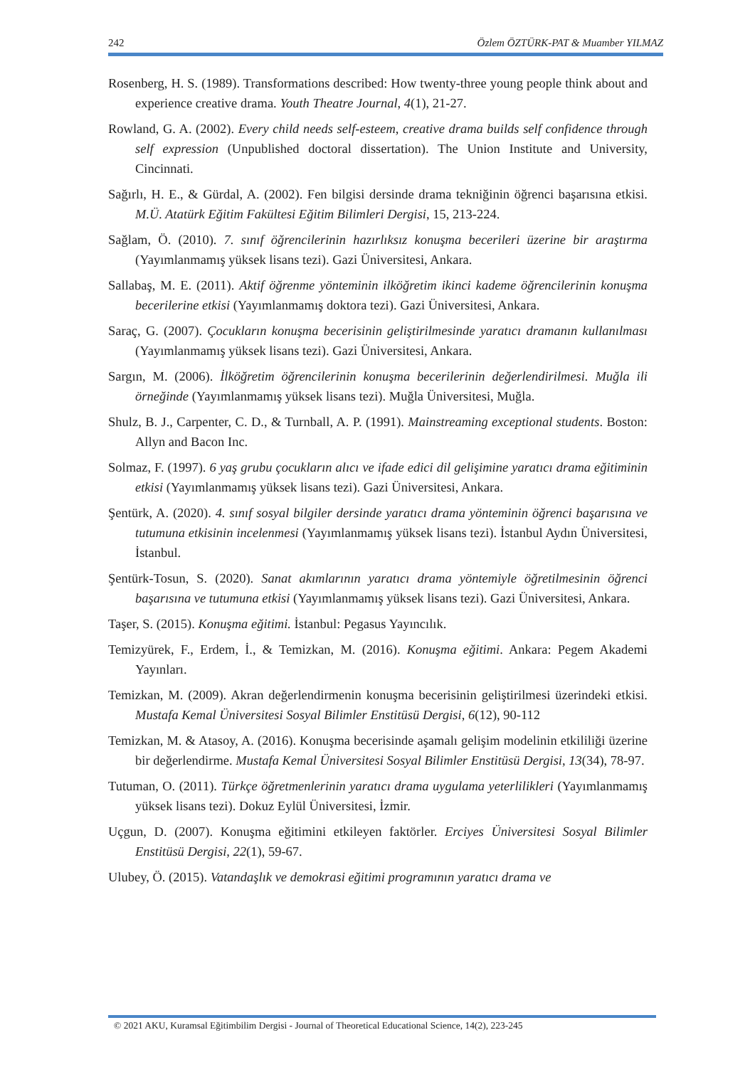242 Özlem ÖZTÜRK-PAT & Muamber YILMAZ
Rosenberg, H. S. (1989). Transformations described: How twenty-three young people think about and experience creative drama. Youth Theatre Journal, 4(1), 21-27.
Rowland, G. A. (2002). Every child needs self-esteem, creative drama builds self confidence through self expression (Unpublished doctoral dissertation). The Union Institute and University, Cincinnati.
Sağırlı, H. E., & Gürdal, A. (2002). Fen bilgisi dersinde drama tekniğinin öğrenci başarısına etkisi. M.Ü. Atatürk Eğitim Fakültesi Eğitim Bilimleri Dergisi, 15, 213-224.
Sağlam, Ö. (2010). 7. sınıf öğrencilerinin hazırlıksız konuşma becerileri üzerine bir araştırma (Yayımlanmamış yüksek lisans tezi). Gazi Üniversitesi, Ankara.
Sallabaş, M. E. (2011). Aktif öğrenme yönteminin ilköğretim ikinci kademe öğrencilerinin konuşma becerilerine etkisi (Yayımlanmamış doktora tezi). Gazi Üniversitesi, Ankara.
Saraç, G. (2007). Çocukların konuşma becerisinin geliştirilmesinde yaratıcı dramanın kullanılması (Yayımlanmamış yüksek lisans tezi). Gazi Üniversitesi, Ankara.
Sargın, M. (2006). İlköğretim öğrencilerinin konuşma becerilerinin değerlendirilmesi. Muğla ili örneğinde (Yayımlanmamış yüksek lisans tezi). Muğla Üniversitesi, Muğla.
Shulz, B. J., Carpenter, C. D., & Turnball, A. P. (1991). Mainstreaming exceptional students. Boston: Allyn and Bacon Inc.
Solmaz, F. (1997). 6 yaş grubu çocukların alıcı ve ifade edici dil gelişimine yaratıcı drama eğitiminin etkisi (Yayımlanmamış yüksek lisans tezi). Gazi Üniversitesi, Ankara.
Şentürk, A. (2020). 4. sınıf sosyal bilgiler dersinde yaratıcı drama yönteminin öğrenci başarısına ve tutumuna etkisinin incelenmesi (Yayımlanmamış yüksek lisans tezi). İstanbul Aydın Üniversitesi, İstanbul.
Şentürk-Tosun, S. (2020). Sanat akımlarının yaratıcı drama yöntemiyle öğretilmesinin öğrenci başarısına ve tutumuna etkisi (Yayımlanmamış yüksek lisans tezi). Gazi Üniversitesi, Ankara.
Taşer, S. (2015). Konuşma eğitimi. İstanbul: Pegasus Yayıncılık.
Temizyürek, F., Erdem, İ., & Temizkan, M. (2016). Konuşma eğitimi. Ankara: Pegem Akademi Yayınları.
Temizkan, M. (2009). Akran değerlendirmenin konuşma becerisinin geliştirilmesi üzerindeki etkisi. Mustafa Kemal Üniversitesi Sosyal Bilimler Enstitüsü Dergisi, 6(12), 90-112
Temizkan, M. & Atasoy, A. (2016). Konuşma becerisinde aşamalı gelişim modelinin etkililiği üzerine bir değerlendirme. Mustafa Kemal Üniversitesi Sosyal Bilimler Enstitüsü Dergisi, 13(34), 78-97.
Tutuman, O. (2011). Türkçe öğretmenlerinin yaratıcı drama uygulama yeterlilikleri (Yayımlanmamış yüksek lisans tezi). Dokuz Eylül Üniversitesi, İzmir.
Uçgun, D. (2007). Konuşma eğitimini etkileyen faktörler. Erciyes Üniversitesi Sosyal Bilimler Enstitüsü Dergisi, 22(1), 59-67.
Ulubey, Ö. (2015). Vatandaşlık ve demokrasi eğitimi programının yaratıcı drama ve
© 2021 AKU, Kuramsal Eğitimbilim Dergisi - Journal of Theoretical Educational Science, 14(2), 223-245